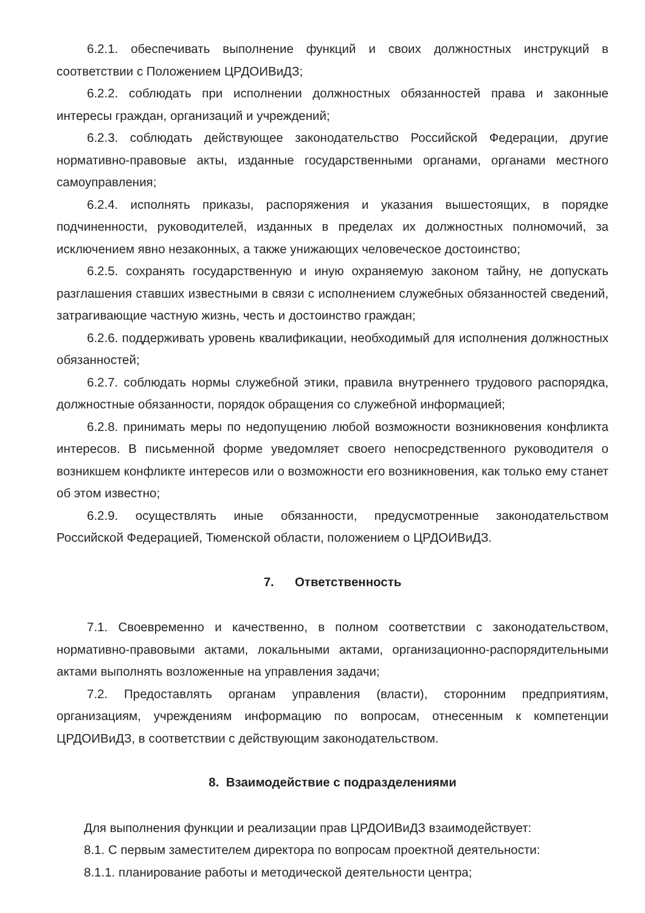6.2.1. обеспечивать выполнение функций и своих должностных инструкций в соответствии с Положением ЦРДОИВиДЗ;
6.2.2. соблюдать при исполнении должностных обязанностей права и законные интересы граждан, организаций и учреждений;
6.2.3. соблюдать действующее законодательство Российской Федерации, другие нормативно-правовые акты, изданные государственными органами, органами местного самоуправления;
6.2.4. исполнять приказы, распоряжения и указания вышестоящих, в порядке подчиненности, руководителей, изданных в пределах их должностных полномочий, за исключением явно незаконных, а также унижающих человеческое достоинство;
6.2.5. сохранять государственную и иную охраняемую законом тайну, не допускать разглашения ставших известными в связи с исполнением служебных обязанностей сведений, затрагивающие частную жизнь, честь и достоинство граждан;
6.2.6. поддерживать уровень квалификации, необходимый для исполнения должностных обязанностей;
6.2.7. соблюдать нормы служебной этики, правила внутреннего трудового распорядка, должностные обязанности, порядок обращения со служебной информацией;
6.2.8. принимать меры по недопущению любой возможности возникновения конфликта интересов. В письменной форме уведомляет своего непосредственного руководителя о возникшем конфликте интересов или о возможности его возникновения, как только ему станет об этом известно;
6.2.9. осуществлять иные обязанности, предусмотренные законодательством Российской Федерацией, Тюменской области, положением о ЦРДОИВиДЗ.
7. Ответственность
7.1. Своевременно и качественно, в полном соответствии с законодательством, нормативно-правовыми актами, локальными актами, организационно-распорядительными актами выполнять возложенные на управления задачи;
7.2. Предоставлять органам управления (власти), сторонним предприятиям, организациям, учреждениям информацию по вопросам, отнесенным к компетенции ЦРДОИВиДЗ, в соответствии с действующим законодательством.
8. Взаимодействие с подразделениями
Для выполнения функции и реализации прав ЦРДОИВиДЗ взаимодействует:
8.1. С первым заместителем директора по вопросам проектной деятельности:
8.1.1. планирование работы и методической деятельности центра;